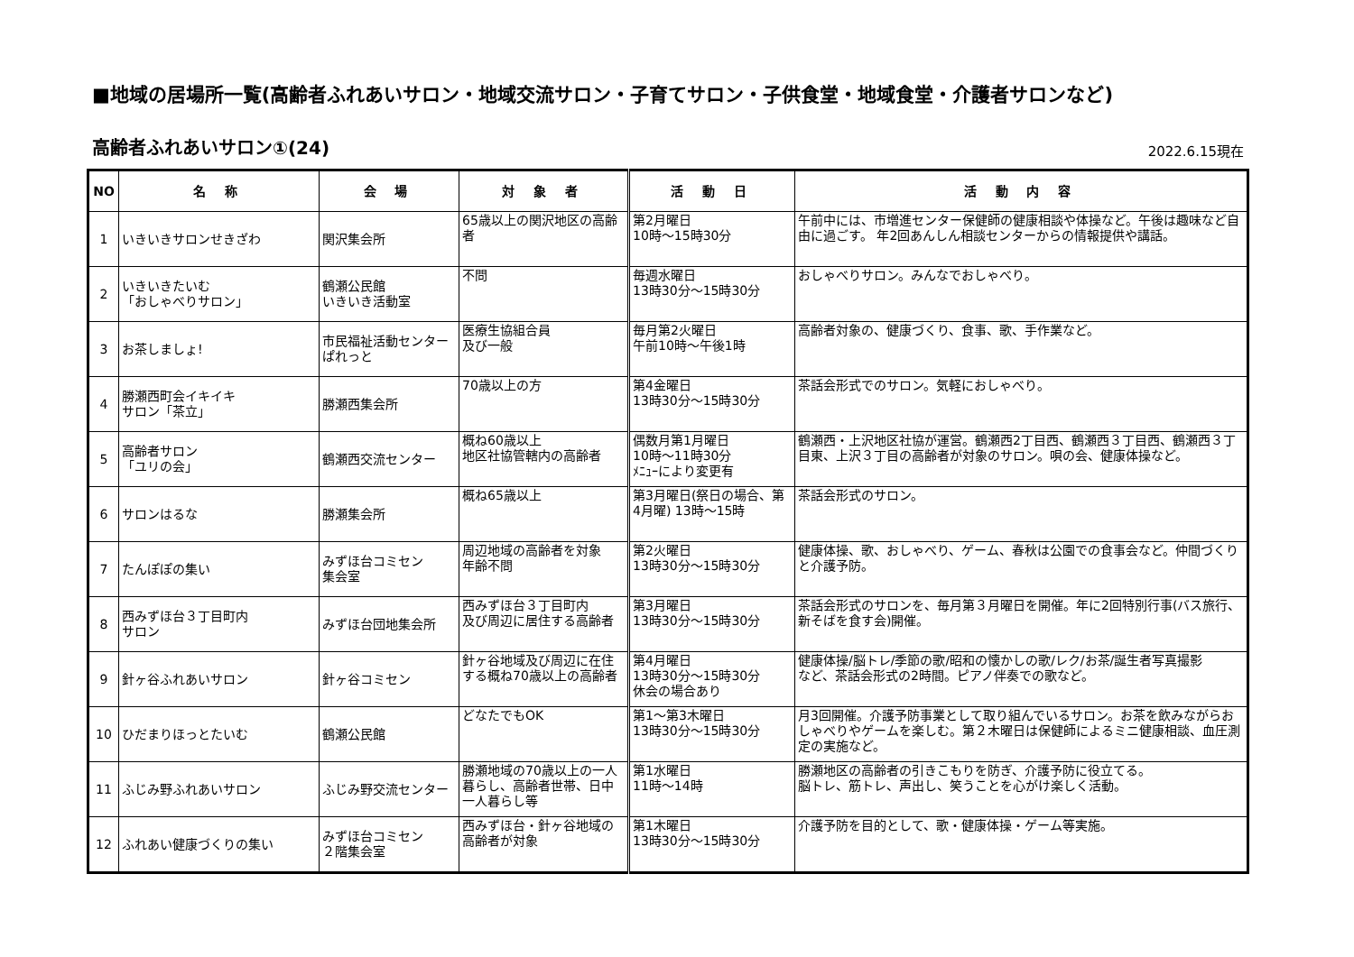■地域の居場所一覧(高齢者ふれあいサロン・地域交流サロン・子育てサロン・子供食堂・地域食堂・介護者サロンなど)
高齢者ふれあいサロン①(24)
2022.6.15現在
| NO | 名 称 | 会 場 | 対 象 者 | 活 動 日 | 活 動 内 容 |
| --- | --- | --- | --- | --- | --- |
| 1 | いきいきサロンせきざわ | 関沢集会所 | 65歳以上の関沢地区の高齢者 | 第2月曜日 10時～15時30分 | 午前中には、市増進センター保健師の健康相談や体操など。午後は趣味など自由に過ごす。 年2回あんしん相談センターからの情報提供や講話。 |
| 2 | いきいきたいむ 「おしゃべりサロン」 | 鶴瀬公民館 いきいき活動室 | 不問 | 毎週水曜日 13時30分～15時30分 | おしゃべりサロン。みんなでおしゃべり。 |
| 3 | お茶しましょ! | 市民福祉活動センターぱれっと | 医療生協組合員 及び一般 | 毎月第2火曜日 午前10時～午後1時 | 高齢者対象の、健康づくり、食事、歌、手作業など。 |
| 4 | 勝瀬西町会イキイキ サロン「茶立」 | 勝瀬西集会所 | 70歳以上の方 | 第4金曜日 13時30分～15時30分 | 茶話会形式でのサロン。気軽におしゃべり。 |
| 5 | 高齢者サロン 「ユリの会」 | 鶴瀬西交流センター | 概ね60歳以上 地区社協管轄内の高齢者 | 偶数月第1月曜日 10時～11時30分 ﾒﾆｭｰにより変更有 | 鶴瀬西・上沢地区社協が運営。鶴瀬西2丁目西、鶴瀬西３丁目西、鶴瀬西３丁目東、上沢３丁目の高齢者が対象のサロン。唄の会、健康体操など。 |
| 6 | サロンはるな | 勝瀬集会所 | 概ね65歳以上 | 第3月曜日(祭日の場合、第4月曜) 13時～15時 | 茶話会形式のサロン。 |
| 7 | たんぽぽの集い | みずほ台コミセン 集会室 | 周辺地域の高齢者を対象 年齢不問 | 第2火曜日 13時30分～15時30分 | 健康体操、歌、おしゃべり、ゲーム、春秋は公園での食事会など。仲間づくりと介護予防。 |
| 8 | 西みずほ台３丁目町内 サロン | みずほ台団地集会所 | 西みずほ台３丁目町内 及び周辺に居住する高齢者 | 第3月曜日 13時30分～15時30分 | 茶話会形式のサロンを、毎月第３月曜日を開催。年に2回特別行事(バス旅行、新そばを食す会)開催。 |
| 9 | 針ヶ谷ふれあいサロン | 針ヶ谷コミセン | 針ヶ谷地域及び周辺に在住する概ね70歳以上の高齢者 | 第4月曜日 13時30分～15時30分 休会の場合あり | 健康体操/脳トレ/季節の歌/昭和の懐かしの歌/レク/お茶/誕生者写真撮影 など、茶話会形式の2時間。ピアノ伴奏での歌など。 |
| 10 | ひだまりほっとたいむ | 鶴瀬公民館 | どなたでもOK | 第1～第3木曜日 13時30分～15時30分 | 月3回開催。介護予防事業として取り組んでいるサロン。お茶を飲みながらおしゃべりやゲームを楽しむ。第２木曜日は保健師によるミニ健康相談、血圧測定の実施など。 |
| 11 | ふじみ野ふれあいサロン | ふじみ野交流センター | 勝瀬地域の70歳以上の一人暮らし、高齢者世帯、日中一人暮らし等 | 第1水曜日 11時～14時 | 勝瀬地区の高齢者の引きこもりを防ぎ、介護予防に役立てる。 脳トレ、筋トレ、声出し、笑うことを心がけ楽しく活動。 |
| 12 | ふれあい健康づくりの集い | みずほ台コミセン ２階集会室 | 西みずほ台・針ヶ谷地域の 高齢者が対象 | 第1木曜日 13時30分～15時30分 | 介護予防を目的として、歌・健康体操・ゲーム等実施。 |